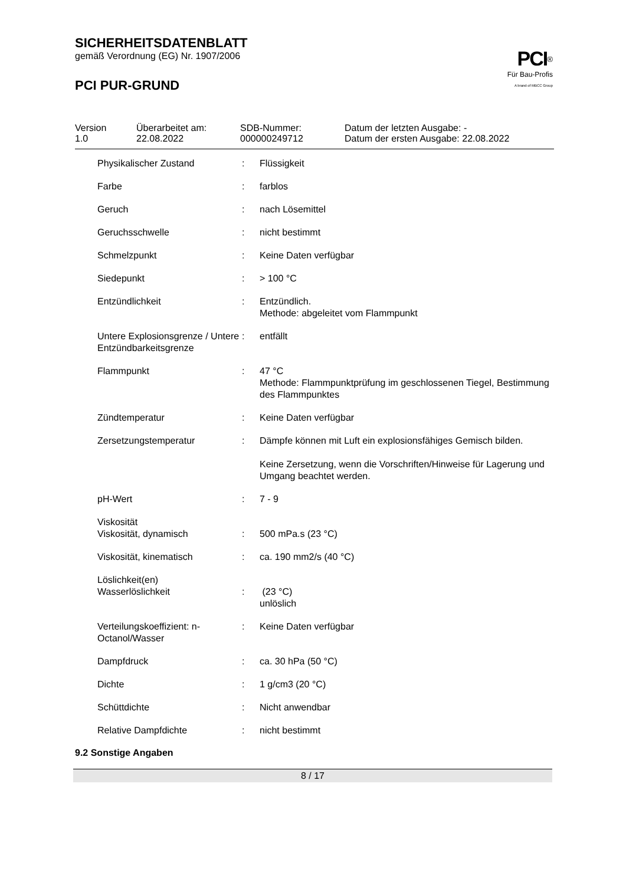SICHERHEITSDATENBLATT
gemäß Verordnung (EG) Nr. 1907/2006
PCI PUR-GRUND
PCI<sup>®</sup>
Für Bau-Profis
A brand of MBCC Group
| Version 1.0 | Überarbeitet am: 22.08.2022 | SDB-Nummer: 000000249712 | Datum der letzten Ausgabe: - Datum der ersten Ausgabe: 22.08.2022 |
| Physikalischer Zustand | : | Flüssigkeit |
| Farbe | : | farblos |
| Geruch | : | nach Lösemittel |
| Geruchsschwelle | : | nicht bestimmt |
| Schmelzpunkt | : | Keine Daten verfügbar |
| Siedepunkt | : | > 100 °C |
| Entzündlichkeit | : | Entzündlich. Methode: abgeleitet vom Flammpunkt |
| Untere Explosionsgrenze / Untere Entzündbarkeitsgrenze | : | entfällt |
| Flammpunkt | : | 47 °C Methode: Flammpunktprüfung im geschlossenen Tiegel, Bestimmung des Flammpunktes |
| Zündtemperatur | : | Keine Daten verfügbar |
| Zersetzungstemperatur | : | Dämpfe können mit Luft ein explosionsfähiges Gemisch bilden. Keine Zersetzung, wenn die Vorschriften/Hinweise für Lagerung und Umgang beachtet werden. |
| pH-Wert | : | 7 - 9 |
| Viskosität | | |
| Viskosität, dynamisch | : | 500 mPa.s (23 °C) |
| Viskosität, kinematisch | : | ca. 190 mm2/s (40 °C) |
| Löslichkeit(en) | | |
| Wasserlöslichkeit | : | (23 °C) unlöslich |
| Verteilungskoeffizient: n-Octanol/Wasser | : | Keine Daten verfügbar |
| Dampfdruck | : | ca. 30 hPa (50 °C) |
| Dichte | : | 1 g/cm3 (20 °C) |
| Schüttdichte | : | Nicht anwendbar |
| Relative Dampfdichte | : | nicht bestimmt |
9.2 Sonstige Angaben
8 / 17